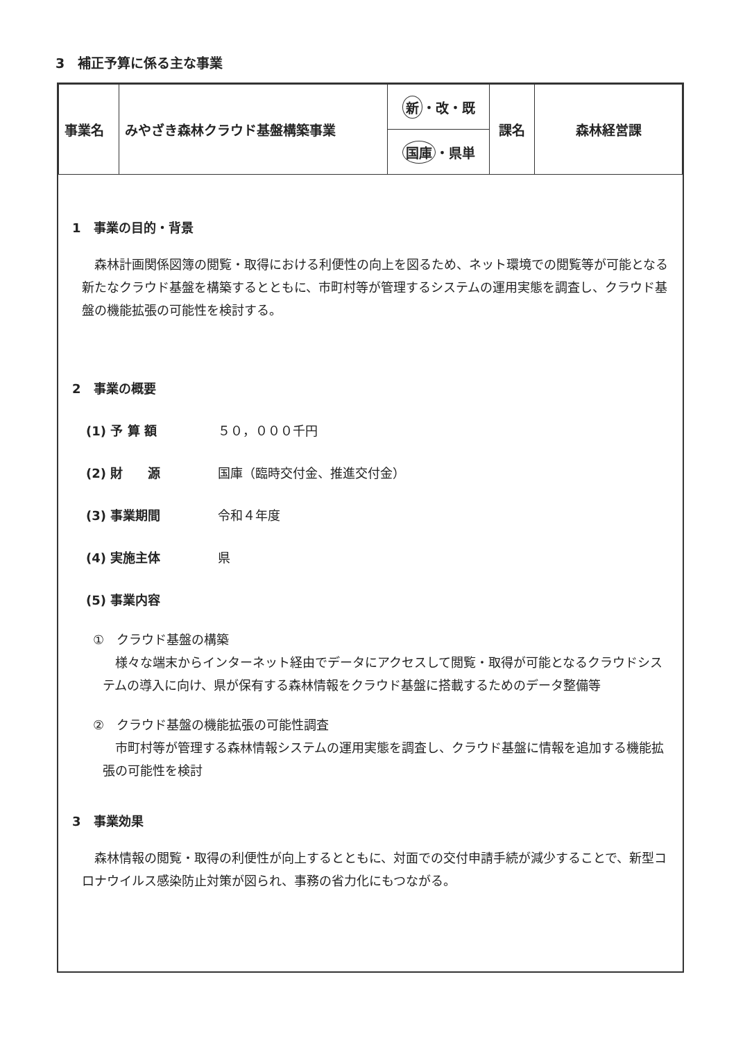3　補正予算に係る主な事業
| 事業名 | みやざき森林クラウド基盤構築事業 | 新 ・改・既 | 課名 | 森林経営課 |
| | | 国庫 ・県単 | | |
1　事業の目的・背景
森林計画関係図簿の閲覧・取得における利便性の向上を図るため、ネット環境での閲覧等が可能となる新たなクラウド基盤を構築するとともに、市町村等が管理するシステムの運用実態を調査し、クラウド基盤の機能拡張の可能性を検討する。
2　事業の概要
(1) 予 算 額 ５０，０００千円
(2) 財　　源 国庫（臨時交付金、推進交付金）
(3) 事業期間 令和４年度
(4) 実施主体 県
(5) 事業内容
①　クラウド基盤の構築
様々な端末からインターネット経由でデータにアクセスして閲覧・取得が可能となるクラウドシステムの導入に向け、県が保有する森林情報をクラウド基盤に搭載するためのデータ整備等
②　クラウド基盤の機能拡張の可能性調査
市町村等が管理する森林情報システムの運用実態を調査し、クラウド基盤に情報を追加する機能拡張の可能性を検討
3　事業効果
森林情報の閲覧・取得の利便性が向上するとともに、対面での交付申請手続が減少することで、新型コロナウイルス感染防止対策が図られ、事務の省力化にもつながる。